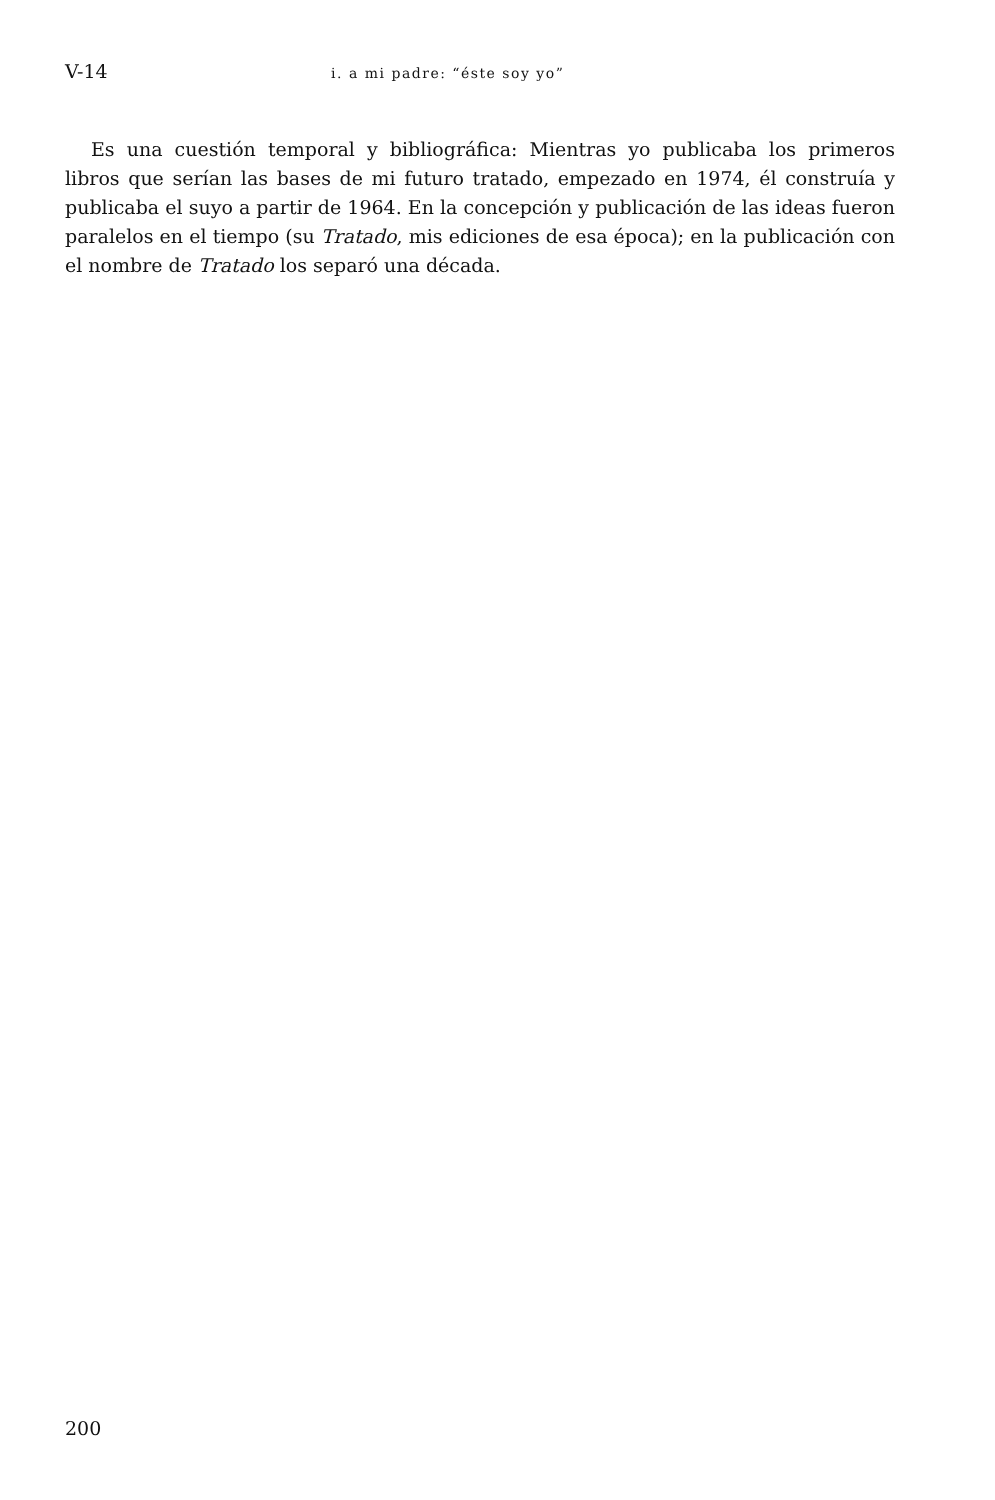V-14 i. a mi padre: “éste soy yo”
Es una cuestión temporal y bibliográfica: Mientras yo publicaba los primeros libros que serían las bases de mi futuro tratado, empezado en 1974, él construía y publicaba el suyo a partir de 1964. En la concepción y publicación de las ideas fueron paralelos en el tiempo (su Tratado, mis ediciones de esa época); en la publicación con el nombre de Tratado los separó una década.
200